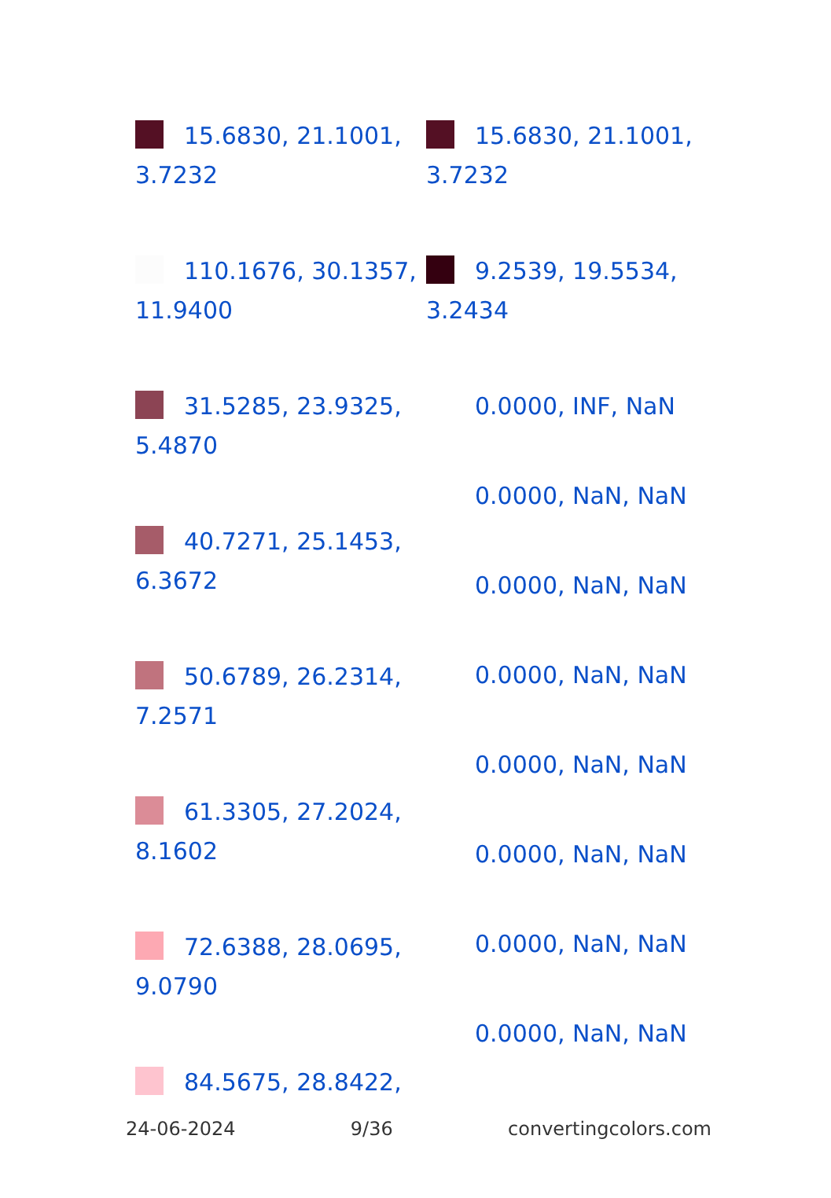15.6830, 21.1001, 3.7232
110.1676, 30.1357, 11.9400
31.5285, 23.9325, 5.4870
40.7271, 25.1453, 6.3672
50.6789, 26.2314, 7.2571
61.3305, 27.2024, 8.1602
72.6388, 28.0695, 9.0790
84.5675, 28.8422,
15.6830, 21.1001, 3.7232
9.2539, 19.5534, 3.2434
0.0000, INF, NaN
0.0000, NaN, NaN
0.0000, NaN, NaN
0.0000, NaN, NaN
0.0000, NaN, NaN
0.0000, NaN, NaN
0.0000, NaN, NaN
0.0000, NaN, NaN
24-06-2024 9/36 convertingcolors.com